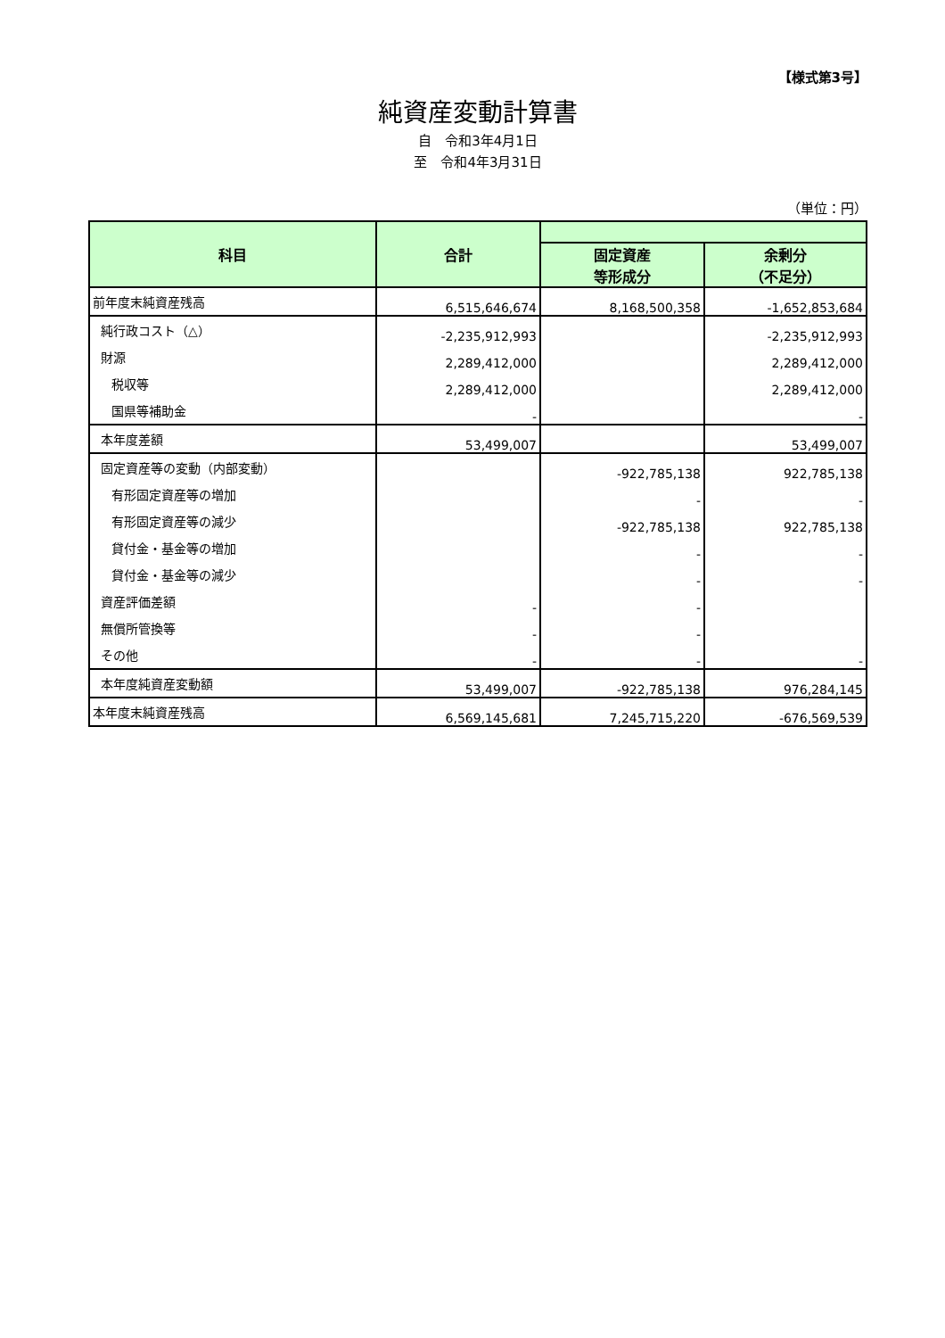【様式第3号】
純資産変動計算書
自　令和3年4月1日
至　令和4年3月31日
（単位：円）
| 科目 | 合計 | | |
| --- | --- | --- | --- |
| | | 固定資産 等形成分 | 余剰分 （不足分） |
| 前年度末純資産残高 | 6,515,646,674 | 8,168,500,358 | -1,652,853,684 |
| 純行政コスト（△） | -2,235,912,993 | | -2,235,912,993 |
| 財源 | 2,289,412,000 | | 2,289,412,000 |
| 税収等 | 2,289,412,000 | | 2,289,412,000 |
| 国県等補助金 | - | | - |
| 本年度差額 | 53,499,007 | | 53,499,007 |
| 固定資産等の変動（内部変動） | | -922,785,138 | 922,785,138 |
| 有形固定資産等の増加 | | - | - |
| 有形固定資産等の減少 | | -922,785,138 | 922,785,138 |
| 貸付金・基金等の増加 | | - | - |
| 貸付金・基金等の減少 | | - | - |
| 資産評価差額 | - | - | |
| 無償所管換等 | - | - | |
| その他 | - | - | - |
| 本年度純資産変動額 | 53,499,007 | -922,785,138 | 976,284,145 |
| 本年度末純資産残高 | 6,569,145,681 | 7,245,715,220 | -676,569,539 |